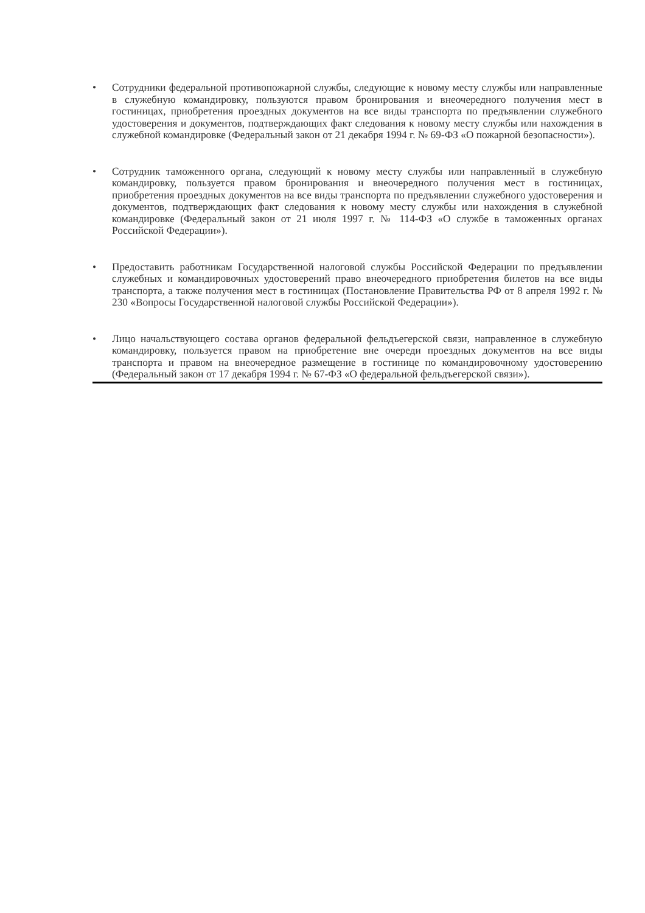• Сотрудники федеральной противопожарной службы, следующие к новому месту службы или направленные в служебную командировку, пользуются правом бронирования и внеочередного получения мест в гостиницах, приобретения проездных документов на все виды транспорта по предъявлении служебного удостоверения и документов, подтверждающих факт следования к новому месту службы или нахождения в служебной командировке (Федеральный закон от 21 декабря 1994 г. № 69-ФЗ «О пожарной безопасности»).
• Сотрудник таможенного органа, следующий к новому месту службы или направленный в служебную командировку, пользуется правом бронирования и внеочередного получения мест в гостиницах, приобретения проездных документов на все виды транспорта по предъявлении служебного удостоверения и документов, подтверждающих факт следования к новому месту службы или нахождения в служебной командировке (Федеральный закон от 21 июля 1997 г. № 114-ФЗ «О службе в таможенных органах Российской Федерации»).
• Предоставить работникам Государственной налоговой службы Российской Федерации по предъявлении служебных и командировочных удостоверений право внеочередного приобретения билетов на все виды транспорта, а также получения мест в гостиницах (Постановление Правительства РФ от 8 апреля 1992 г. № 230 «Вопросы Государственной налоговой службы Российской Федерации»).
• Лицо начальствующего состава органов федеральной фельдъегерской связи, направленное в служебную командировку, пользуется правом на приобретение вне очереди проездных документов на все виды транспорта и правом на внеочередное размещение в гостинице по командировочному удостоверению (Федеральный закон от 17 декабря 1994 г. № 67-ФЗ «О федеральной фельдъегерской связи»).